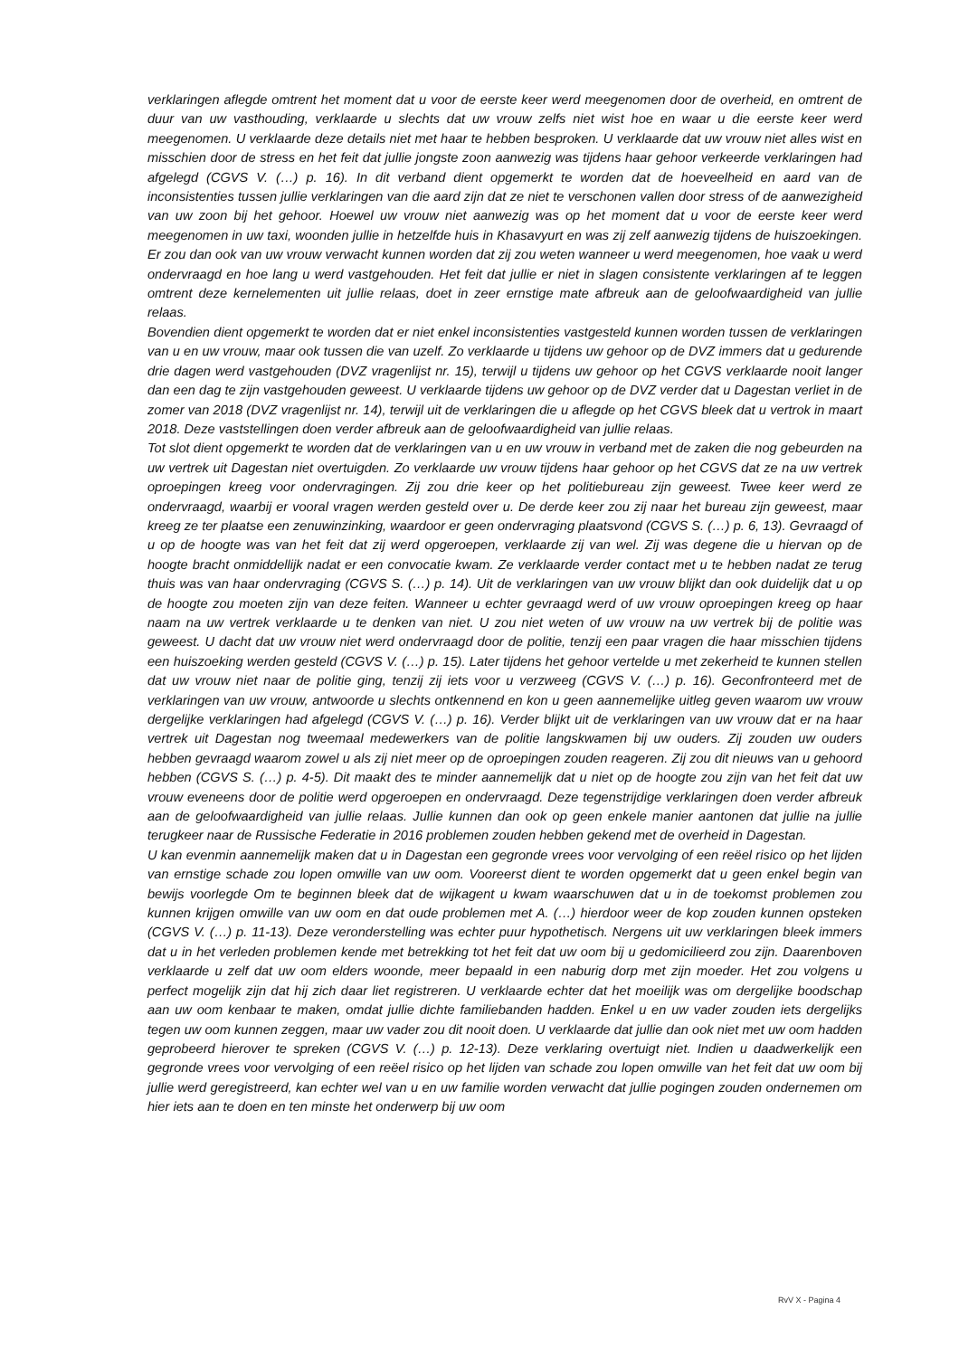verklaringen aflegde omtrent het moment dat u voor de eerste keer werd meegenomen door de overheid, en omtrent de duur van uw vasthouding, verklaarde u slechts dat uw vrouw zelfs niet wist hoe en waar u die eerste keer werd meegenomen. U verklaarde deze details niet met haar te hebben besproken. U verklaarde dat uw vrouw niet alles wist en misschien door de stress en het feit dat jullie jongste zoon aanwezig was tijdens haar gehoor verkeerde verklaringen had afgelegd (CGVS V. (…) p. 16). In dit verband dient opgemerkt te worden dat de hoeveelheid en aard van de inconsistenties tussen jullie verklaringen van die aard zijn dat ze niet te verschonen vallen door stress of de aanwezigheid van uw zoon bij het gehoor. Hoewel uw vrouw niet aanwezig was op het moment dat u voor de eerste keer werd meegenomen in uw taxi, woonden jullie in hetzelfde huis in Khasavyurt en was zij zelf aanwezig tijdens de huiszoekingen. Er zou dan ook van uw vrouw verwacht kunnen worden dat zij zou weten wanneer u werd meegenomen, hoe vaak u werd ondervraagd en hoe lang u werd vastgehouden. Het feit dat jullie er niet in slagen consistente verklaringen af te leggen omtrent deze kernelementen uit jullie relaas, doet in zeer ernstige mate afbreuk aan de geloofwaardigheid van jullie relaas.
Bovendien dient opgemerkt te worden dat er niet enkel inconsistenties vastgesteld kunnen worden tussen de verklaringen van u en uw vrouw, maar ook tussen die van uzelf. Zo verklaarde u tijdens uw gehoor op de DVZ immers dat u gedurende drie dagen werd vastgehouden (DVZ vragenlijst nr. 15), terwijl u tijdens uw gehoor op het CGVS verklaarde nooit langer dan een dag te zijn vastgehouden geweest. U verklaarde tijdens uw gehoor op de DVZ verder dat u Dagestan verliet in de zomer van 2018 (DVZ vragenlijst nr. 14), terwijl uit de verklaringen die u aflegde op het CGVS bleek dat u vertrok in maart 2018. Deze vaststellingen doen verder afbreuk aan de geloofwaardigheid van jullie relaas.
Tot slot dient opgemerkt te worden dat de verklaringen van u en uw vrouw in verband met de zaken die nog gebeurden na uw vertrek uit Dagestan niet overtuigden. Zo verklaarde uw vrouw tijdens haar gehoor op het CGVS dat ze na uw vertrek oproepingen kreeg voor ondervragingen. Zij zou drie keer op het politiebureau zijn geweest. Twee keer werd ze ondervraagd, waarbij er vooral vragen werden gesteld over u. De derde keer zou zij naar het bureau zijn geweest, maar kreeg ze ter plaatse een zenuwinzinking, waardoor er geen ondervraging plaatsvond (CGVS S. (…) p. 6, 13). Gevraagd of u op de hoogte was van het feit dat zij werd opgeroepen, verklaarde zij van wel. Zij was degene die u hiervan op de hoogte bracht onmiddellijk nadat er een convocatie kwam. Ze verklaarde verder contact met u te hebben nadat ze terug thuis was van haar ondervraging (CGVS S. (…) p. 14). Uit de verklaringen van uw vrouw blijkt dan ook duidelijk dat u op de hoogte zou moeten zijn van deze feiten. Wanneer u echter gevraagd werd of uw vrouw oproepingen kreeg op haar naam na uw vertrek verklaarde u te denken van niet. U zou niet weten of uw vrouw na uw vertrek bij de politie was geweest. U dacht dat uw vrouw niet werd ondervraagd door de politie, tenzij een paar vragen die haar misschien tijdens een huiszoeking werden gesteld (CGVS V. (…) p. 15). Later tijdens het gehoor vertelde u met zekerheid te kunnen stellen dat uw vrouw niet naar de politie ging, tenzij zij iets voor u verzweeg (CGVS V. (…) p. 16). Geconfronteerd met de verklaringen van uw vrouw, antwoorde u slechts ontkennend en kon u geen aannemelijke uitleg geven waarom uw vrouw dergelijke verklaringen had afgelegd (CGVS V. (…) p. 16). Verder blijkt uit de verklaringen van uw vrouw dat er na haar vertrek uit Dagestan nog tweemaal medewerkers van de politie langskwamen bij uw ouders. Zij zouden uw ouders hebben gevraagd waarom zowel u als zij niet meer op de oproepingen zouden reageren. Zij zou dit nieuws van u gehoord hebben (CGVS S. (…) p. 4-5). Dit maakt des te minder aannemelijk dat u niet op de hoogte zou zijn van het feit dat uw vrouw eveneens door de politie werd opgeroepen en ondervraagd. Deze tegenstrijdige verklaringen doen verder afbreuk aan de geloofwaardigheid van jullie relaas. Jullie kunnen dan ook op geen enkele manier aantonen dat jullie na jullie terugkeer naar de Russische Federatie in 2016 problemen zouden hebben gekend met de overheid in Dagestan.
U kan evenmin aannemelijk maken dat u in Dagestan een gegronde vrees voor vervolging of een reëel risico op het lijden van ernstige schade zou lopen omwille van uw oom. Vooreerst dient te worden opgemerkt dat u geen enkel begin van bewijs voorlegde Om te beginnen bleek dat de wijkagent u kwam waarschuwen dat u in de toekomst problemen zou kunnen krijgen omwille van uw oom en dat oude problemen met A. (…) hierdoor weer de kop zouden kunnen opsteken (CGVS V. (…) p. 11-13). Deze veronderstelling was echter puur hypothetisch. Nergens uit uw verklaringen bleek immers dat u in het verleden problemen kende met betrekking tot het feit dat uw oom bij u gedomicilieerd zou zijn. Daarenboven verklaarde u zelf dat uw oom elders woonde, meer bepaald in een naburig dorp met zijn moeder. Het zou volgens u perfect mogelijk zijn dat hij zich daar liet registreren. U verklaarde echter dat het moeilijk was om dergelijke boodschap aan uw oom kenbaar te maken, omdat jullie dichte familiebanden hadden. Enkel u en uw vader zouden iets dergelijks tegen uw oom kunnen zeggen, maar uw vader zou dit nooit doen. U verklaarde dat jullie dan ook niet met uw oom hadden geprobeerd hierover te spreken (CGVS V. (…) p. 12-13). Deze verklaring overtuigt niet. Indien u daadwerkelijk een gegronde vrees voor vervolging of een reëel risico op het lijden van schade zou lopen omwille van het feit dat uw oom bij jullie werd geregistreerd, kan echter wel van u en uw familie worden verwacht dat jullie pogingen zouden ondernemen om hier iets aan te doen en ten minste het onderwerp bij uw oom
RvV X - Pagina 4